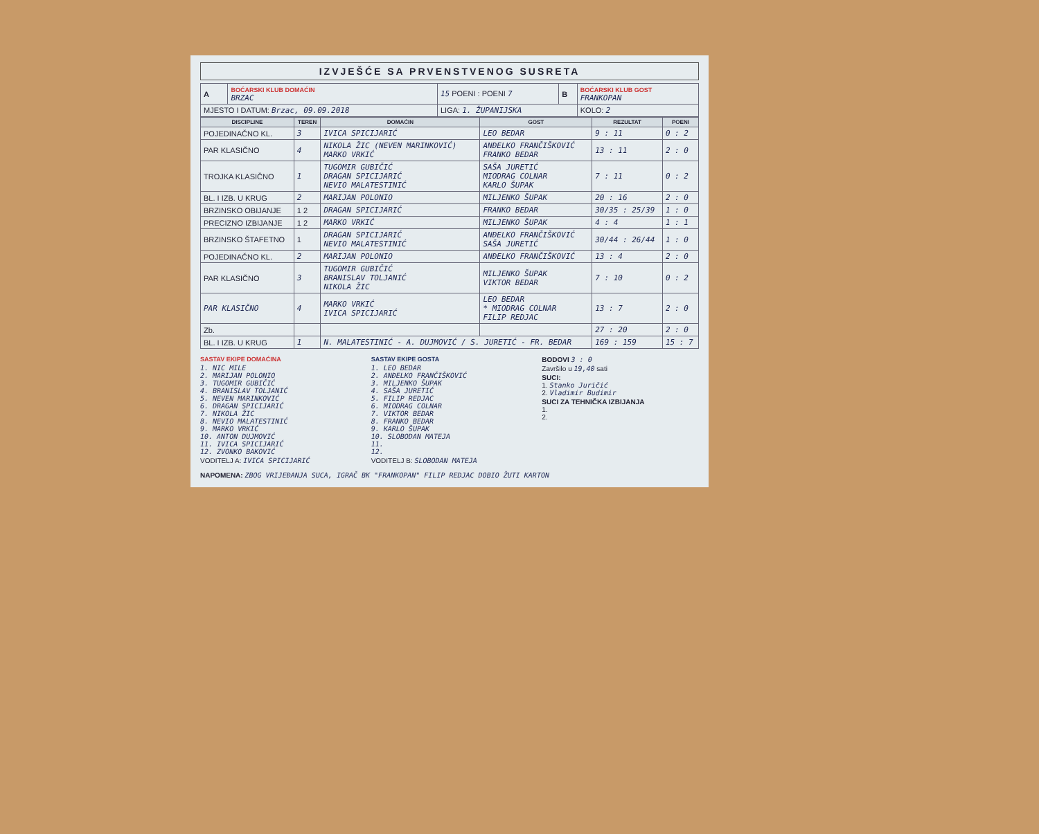IZVJEŠĆE SA PRVENSTVENOG SUSRETA
| A | BOĆARSKI KLUB DOMAĆIN BRZAC | 15 POENI : POENI 7 | B | BOĆARSKI KLUB GOST FRANKOPAN |
| MJESTO I DATUM: Brzac, 09.09.2018 | | LIGA: 1. ŽUPANIJSKA | | KOLO: 2 |
| DISCIPLINE | TEREN | DOMAĆIN | GOST | REZULTAT | POENI |
| --- | --- | --- | --- | --- | --- |
| POJEDINAČNO KL. | 3 | IVICA SPICIJARIĆ | LEO BEDAR | 9 : 11 | 0 : 2 |
| PAR KLASIČNO | 4 | NIKOLA ŽIC (NEVEN MARINKOVIĆ) MARKO VRKIĆ | ANĐELKO FRANČIŠKOVIĆ FRANKO BEDAR | 13 : 11 | 2 : 0 |
| TROJKA KLASIČNO | 1 | TUGOMIR GUBIČIĆ DRAGAN SPICIJARIĆ NEVIO MALATESTINIĆ | SAŠA JURETIĆ MIODRAG COLNAR KARLO ŠUPAK | 7 : 11 | 0 : 2 |
| BL. I IZB. U KRUG | 2 | MARIJAN POLONIO | MILJENKO ŠUPAK | 20 : 16 | 2 : 0 |
| BRZINSKO OBIJANJE | 1 2 | DRAGAN SPICIJARIĆ | FRANKO BEDAR | 30/35 : 25/39 | 1 : 0 |
| PRECIZNO IZBIJANJE | 1 2 | MARKO VRKIĆ | MILJENKO ŠUPAK | 4 : 4 | 1 : 1 |
| BRZINSKO ŠTAFETNO | 1 | DRAGAN SPICIJARIĆ NEVIO MALATESTINIĆ | ANĐELKO FRANČIŠKOVIĆ SAŠA JURETIĆ | 30/44 : 26/44 | 1 : 0 |
| POJEDINAČNO KL. | 2 | MARIJAN POLONIO | ANĐELKO FRANČIŠKOVIĆ | 13 : 4 | 2 : 0 |
| PAR KLASIČNO | 3 | TUGOMIR GUBIČIĆ BRANISLAV TOLJANIĆ NIKOLA ŽIC | MILJENKO ŠUPAK VIKTOR BEDAR | 7 : 10 | 0 : 2 |
| PAR KLASIČNO | 4 | MARKO VRKIĆ IVICA SPICIJARIĆ | LEO BEDAR * MIODRAG COLNAR FILIP REDJAC | 13 : 7 | 2 : 0 |
| Zb. | | | | 27 : 20 | 2 : 0 |
| BL. I IZB. U KRUG | 1 | N. MALATESTINIĆ - A. DUJMOVIĆ / S. JURETIĆ - FR. BEDAR | | 169 : 159 | 15 : 7 |
SASTAV EKIPE DOMAĆINA
1. NIC MILE
2. MARIJAN POLONIO
3. TUGOMIR GUBIČIĆ
4. BRANISLAV TOLJANIĆ
5. NEVEN MARINKOVIĆ
6. DRAGAN SPICIJARIĆ
7. NIKOLA ŽIC
8. NEVIO MALATESTINIĆ
9. MARKO VRKIĆ
10. ANTON DUJMOVIĆ
11. IVICA SPICIJARIĆ
12. ZVONKO BAKOVIĆ
VODITELJ A: IVICA SPICIJARIĆ
SASTAV EKIPE GOSTA
1. LEO BEDAR
2. ANĐELKO FRANČIŠKOVIĆ
3. MILJENKO ŠUPAK
4. SAŠA JURETIĆ
5. FILIP REDJAC
6. MIODRAG COLNAR
7. VIKTOR BEDAR
8. FRANKO BEDAR
9. KARLO ŠUPAK
10. SLOBODAN MATEJA
11.
12.
VODITELJ B: SLOBODAN MATEJA
BODOVI 3 : 0
Završilo u 19,40 sati
SUCI:
1. Stanko Juričić
2. Vladimir Budimir
SUCI ZA TEHNIČKA IZBIJANJA
1.
2.
NAPOMENA: ZBOG VRIJEĐANJA SUCA, IGRAČ BK "FRANKOPAN" FILIP REDJAC DOBIO ŽUTI KARTON